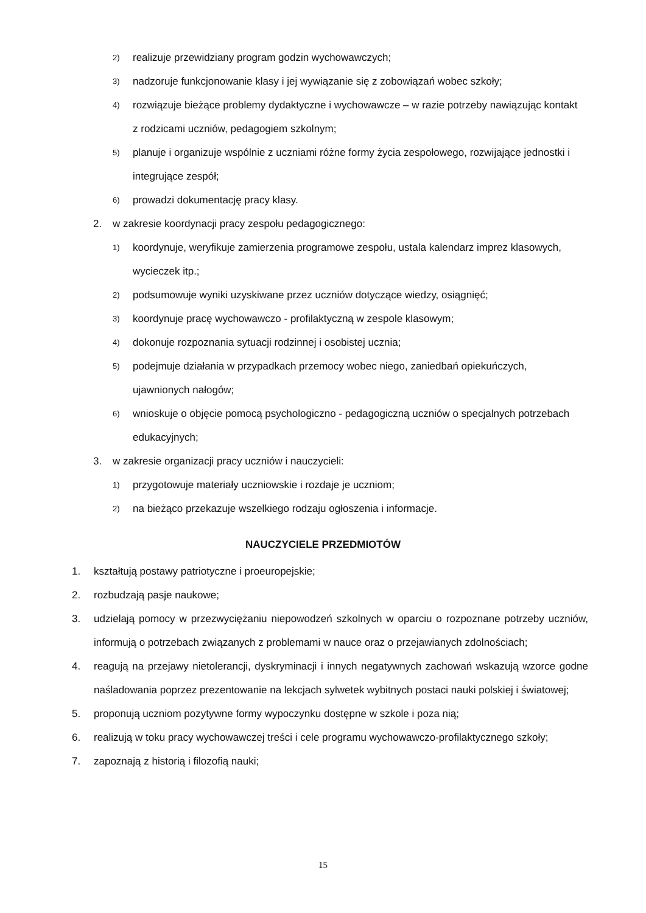2) realizuje przewidziany program godzin wychowawczych;
3) nadzoruje funkcjonowanie klasy i jej wywiązanie się z zobowiązań wobec szkoły;
4) rozwiązuje bieżące problemy dydaktyczne i wychowawcze – w razie potrzeby nawiązując kontakt z rodzicami uczniów, pedagogiem szkolnym;
5) planuje i organizuje wspólnie z uczniami różne formy życia zespołowego, rozwijające jednostki i integrujące zespół;
6) prowadzi dokumentację pracy klasy.
2. w zakresie koordynacji pracy zespołu pedagogicznego:
1) koordynuje, weryfikuje zamierzenia programowe zespołu, ustala kalendarz imprez klasowych, wycieczek itp.;
2) podsumowuje wyniki uzyskiwane przez uczniów dotyczące wiedzy, osiągnięć;
3) koordynuje pracę wychowawczo - profilaktyczną w zespole klasowym;
4) dokonuje rozpoznania sytuacji rodzinnej i osobistej ucznia;
5) podejmuje działania w przypadkach przemocy wobec niego, zaniedbań opiekuńczych, ujawnionych nałogów;
6) wnioskuje o objęcie pomocą psychologiczno - pedagogiczną uczniów o specjalnych potrzebach edukacyjnych;
3. w zakresie organizacji pracy uczniów i nauczycieli:
1) przygotowuje materiały uczniowskie i rozdaje je uczniom;
2) na bieżąco przekazuje wszelkiego rodzaju ogłoszenia i informacje.
NAUCZYCIELE PRZEDMIOTÓW
1. kształtują postawy patriotyczne i proeuropejskie;
2. rozbudzają pasje naukowe;
3. udzielają pomocy w przezwyciężaniu niepowodzeń szkolnych w oparciu o rozpoznane potrzeby uczniów, informują o potrzebach związanych z problemami w nauce oraz o przejawianych zdolnościach;
4. reagują na przejawy nietolerancji, dyskryminacji i innych negatywnych zachowań wskazują wzorce godne naśladowania poprzez prezentowanie na lekcjach sylwetek wybitnych postaci nauki polskiej i światowej;
5. proponują uczniom pozytywne formy wypoczynku dostępne w szkole i poza nią;
6. realizują w toku pracy wychowawczej treści i cele programu wychowawczo-profilaktycznego szkoły;
7. zapoznają z historią i filozofią nauki;
15